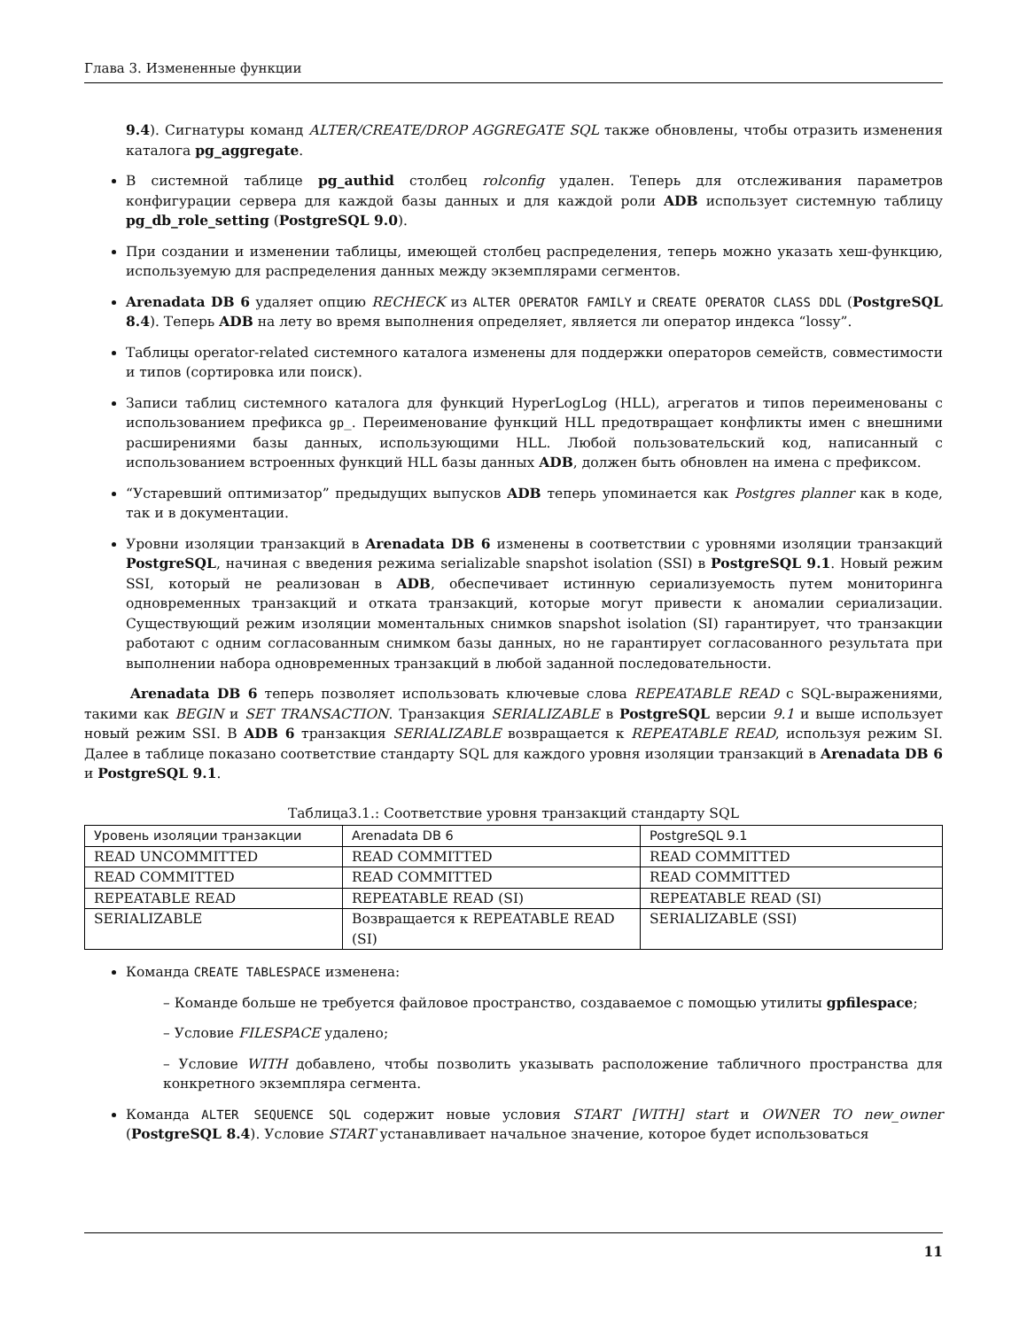Глава 3. Измененные функции
9.4). Сигнатуры команд ALTER/CREATE/DROP AGGREGATE SQL также обновлены, чтобы отразить изменения каталога pg_aggregate.
В системной таблице pg_authid столбец rolconfig удален. Теперь для отслеживания параметров конфигурации сервера для каждой базы данных и для каждой роли ADB использует системную таблицу pg_db_role_setting (PostgreSQL 9.0).
При создании и изменении таблицы, имеющей столбец распределения, теперь можно указать хеш-функцию, используемую для распределения данных между экземплярами сегментов.
Arenadata DB 6 удаляет опцию RECHECK из ALTER OPERATOR FAMILY и CREATE OPERATOR CLASS DDL (PostgreSQL 8.4). Теперь ADB на лету во время выполнения определяет, является ли оператор индекса “lossy”.
Таблицы operator-related системного каталога изменены для поддержки операторов семейств, совместимости и типов (сортировка или поиск).
Записи таблиц системного каталога для функций HyperLogLog (HLL), агрегатов и типов переименованы с использованием префикса gp_. Переименование функций HLL предотвращает конфликты имен с внешними расширениями базы данных, использующими HLL. Любой пользовательский код, написанный с использованием встроенных функций HLL базы данных ADB, должен быть обновлен на имена с префиксом.
“Устаревший оптимизатор” предыдущих выпусков ADB теперь упоминается как Postgres planner как в коде, так и в документации.
Уровни изоляции транзакций в Arenadata DB 6 изменены в соответствии с уровнями изоляции транзакций PostgreSQL, начиная с введения режима serializable snapshot isolation (SSI) в PostgreSQL 9.1. Новый режим SSI, который не реализован в ADB, обеспечивает истинную сериализуемость путем мониторинга одновременных транзакций и отката транзакций, которые могут привести к аномалии сериализации. Существующий режим изоляции моментальных снимков snapshot isolation (SI) гарантирует, что транзакции работают с одним согласованным снимком базы данных, но не гарантирует согласованного результата при выполнении набора одновременных транзакций в любой заданной последовательности.
Arenadata DB 6 теперь позволяет использовать ключевые слова REPEATABLE READ с SQL-выражениями, такими как BEGIN и SET TRANSACTION. Транзакция SERIALIZABLE в PostgreSQL версии 9.1 и выше использует новый режим SSI. В ADB 6 транзакция SERIALIZABLE возвращается к REPEATABLE READ, используя режим SI. Далее в таблице показано соответствие стандарту SQL для каждого уровня изоляции транзакций в Arenadata DB 6 и PostgreSQL 9.1.
Таблица3.1.: Соответствие уровня транзакций стандарту SQL
| Уровень изоляции транзакции | Arenadata DB 6 | PostgreSQL 9.1 |
| --- | --- | --- |
| READ UNCOMMITTED | READ COMMITTED | READ COMMITTED |
| READ COMMITTED | READ COMMITTED | READ COMMITTED |
| REPEATABLE READ | REPEATABLE READ (SI) | REPEATABLE READ (SI) |
| SERIALIZABLE | Возвращается к REPEATABLE READ (SI) | SERIALIZABLE (SSI) |
Команда CREATE TABLESPACE изменена:
– Команде больше не требуется файловое пространство, создаваемое с помощью утилиты gpfilespace;
– Условие FILESPACE удалено;
– Условие WITH добавлено, чтобы позволить указывать расположение табличного пространства для конкретного экземпляра сегмента.
Команда ALTER SEQUENCE SQL содержит новые условия START [WITH] start и OWNER TO new_owner (PostgreSQL 8.4). Условие START устанавливает начальное значение, которое будет использоваться
11